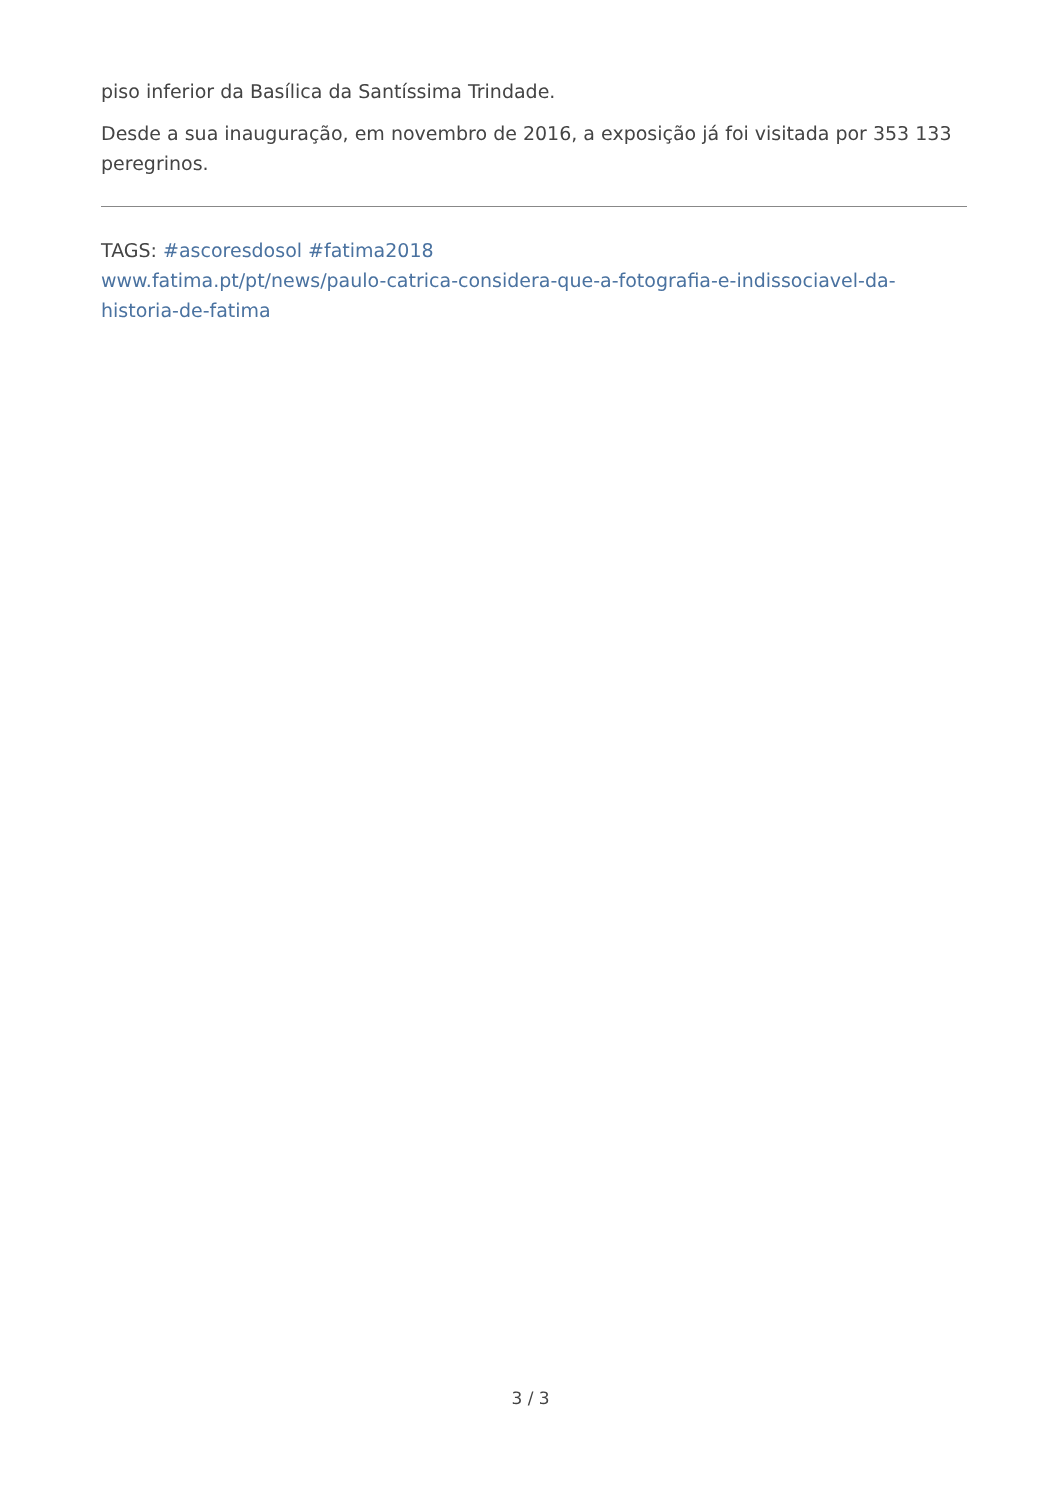piso inferior da Basílica da Santíssima Trindade.
Desde a sua inauguração, em novembro de 2016, a exposição já foi visitada por 353 133 peregrinos.
TAGS: #ascoresdosol #fatima2018
www.fatima.pt/pt/news/paulo-catrica-considera-que-a-fotografia-e-indissociavel-da-historia-de-fatima
3 / 3